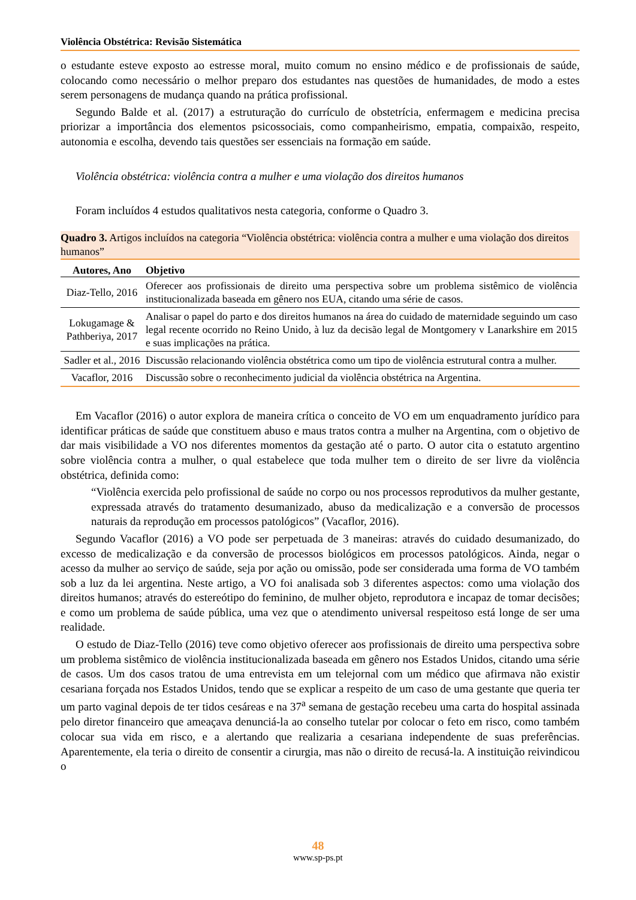Violência Obstétrica: Revisão Sistemática
o estudante esteve exposto ao estresse moral, muito comum no ensino médico e de profissionais de saúde, colocando como necessário o melhor preparo dos estudantes nas questões de humanidades, de modo a estes serem personagens de mudança quando na prática profissional.
Segundo Balde et al. (2017) a estruturação do currículo de obstetrícia, enfermagem e medicina precisa priorizar a importância dos elementos psicossociais, como companheirismo, empatia, compaixão, respeito, autonomia e escolha, devendo tais questões ser essenciais na formação em saúde.
Violência obstétrica: violência contra a mulher e uma violação dos direitos humanos
Foram incluídos 4 estudos qualitativos nesta categoria, conforme o Quadro 3.
Quadro 3. Artigos incluídos na categoria “Violência obstétrica: violência contra a mulher e uma violação dos direitos humanos”
| Autores, Ano | Objetivo |
| --- | --- |
| Diaz-Tello, 2016 | Oferecer aos profissionais de direito uma perspectiva sobre um problema sistêmico de violência institucionalizada baseada em gênero nos EUA, citando uma série de casos. |
| Lokugamage & Pathberiya, 2017 | Analisar o papel do parto e dos direitos humanos na área do cuidado de maternidade seguindo um caso legal recente ocorrido no Reino Unido, à luz da decisão legal de Montgomery v Lanarkshire em 2015 e suas implicações na prática. |
| Sadler et al., 2016 | Discussão relacionando violência obstétrica como um tipo de violência estrutural contra a mulher. |
| Vacaflor, 2016 | Discussão sobre o reconhecimento judicial da violência obstétrica na Argentina. |
Em Vacaflor (2016) o autor explora de maneira crítica o conceito de VO em um enquadramento jurídico para identificar práticas de saúde que constituem abuso e maus tratos contra a mulher na Argentina, com o objetivo de dar mais visibilidade a VO nos diferentes momentos da gestação até o parto. O autor cita o estatuto argentino sobre violência contra a mulher, o qual estabelece que toda mulher tem o direito de ser livre da violência obstétrica, definida como:
“Violência exercida pelo profissional de saúde no corpo ou nos processos reprodutivos da mulher gestante, expressada através do tratamento desumanizado, abuso da medicalização e a conversão de processos naturais da reprodução em processos patológicos” (Vacaflor, 2016).
Segundo Vacaflor (2016) a VO pode ser perpetuada de 3 maneiras: através do cuidado desumanizado, do excesso de medicalização e da conversão de processos biológicos em processos patológicos. Ainda, negar o acesso da mulher ao serviço de saúde, seja por ação ou omissão, pode ser considerada uma forma de VO também sob a luz da lei argentina. Neste artigo, a VO foi analisada sob 3 diferentes aspectos: como uma violação dos direitos humanos; através do estereótipo do feminino, de mulher objeto, reprodutora e incapaz de tomar decisões; e como um problema de saúde pública, uma vez que o atendimento universal respeitoso está longe de ser uma realidade.
O estudo de Diaz-Tello (2016) teve como objetivo oferecer aos profissionais de direito uma perspectiva sobre um problema sistêmico de violência institucionalizada baseada em gênero nos Estados Unidos, citando uma série de casos. Um dos casos tratou de uma entrevista em um telejornal com um médico que afirmava não existir cesariana forçada nos Estados Unidos, tendo que se explicar a respeito de um caso de uma gestante que queria ter um parto vaginal depois de ter tidos cesáreas e na 37<sup>a</sup> semana de gestação recebeu uma carta do hospital assinada pelo diretor financeiro que ameaçava denunciá-la ao conselho tutelar por colocar o feto em risco, como também colocar sua vida em risco, e a alertando que realizaria a cesariana independente de suas preferências. Aparentemente, ela teria o direito de consentir a cirurgia, mas não o direito de recusá-la. A instituição reivindicou o
48
www.sp-ps.pt